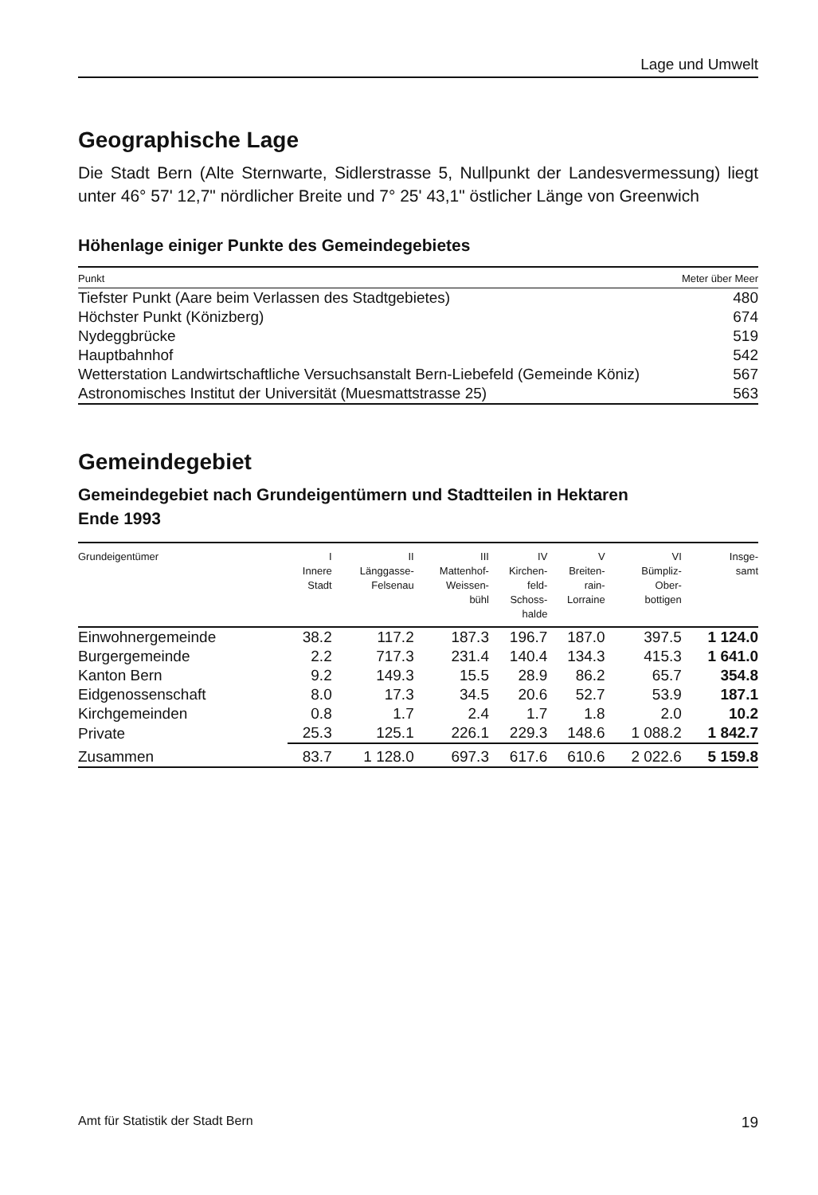Lage und Umwelt
Geographische Lage
Die Stadt Bern (Alte Sternwarte, Sidlerstrasse 5, Nullpunkt der Landesvermessung) liegt unter 46° 57' 12,7" nördlicher Breite und 7° 25' 43,1" östlicher Länge von Greenwich
Höhenlage einiger Punkte des Gemeindegebietes
| Punkt | Meter über Meer |
| --- | --- |
| Tiefster Punkt (Aare beim Verlassen des Stadtgebietes) | 480 |
| Höchster Punkt (Könizberg) | 674 |
| Nydeggbrücke | 519 |
| Hauptbahnhof | 542 |
| Wetterstation Landwirtschaftliche Versuchsanstalt Bern-Liebefeld (Gemeinde Köniz) | 567 |
| Astronomisches Institut der Universität (Muesmattstrasse 25) | 563 |
Gemeindegebiet
Gemeindegebiet nach Grundeigentümern und Stadtteilen in Hektaren
Ende 1993
| Grundeigentümer | I Innere Stadt | II Länggasse- Felsenau | III Mattenhof- Weissen- bühl | IV Kirchen- feld- Schoss- halde | V Breiten- rain- Lorraine | VI Bümpliz- Ober- bottigen | Insge- samt |
| --- | --- | --- | --- | --- | --- | --- | --- |
| Einwohnergemeinde | 38.2 | 117.2 | 187.3 | 196.7 | 187.0 | 397.5 | 1 124.0 |
| Burgergemeinde | 2.2 | 717.3 | 231.4 | 140.4 | 134.3 | 415.3 | 1 641.0 |
| Kanton Bern | 9.2 | 149.3 | 15.5 | 28.9 | 86.2 | 65.7 | 354.8 |
| Eidgenossenschaft | 8.0 | 17.3 | 34.5 | 20.6 | 52.7 | 53.9 | 187.1 |
| Kirchgemeinden | 0.8 | 1.7 | 2.4 | 1.7 | 1.8 | 2.0 | 10.2 |
| Private | 25.3 | 125.1 | 226.1 | 229.3 | 148.6 | 1 088.2 | 1 842.7 |
| Zusammen | 83.7 | 1 128.0 | 697.3 | 617.6 | 610.6 | 2 022.6 | 5 159.8 |
Amt für Statistik der Stadt Bern 19